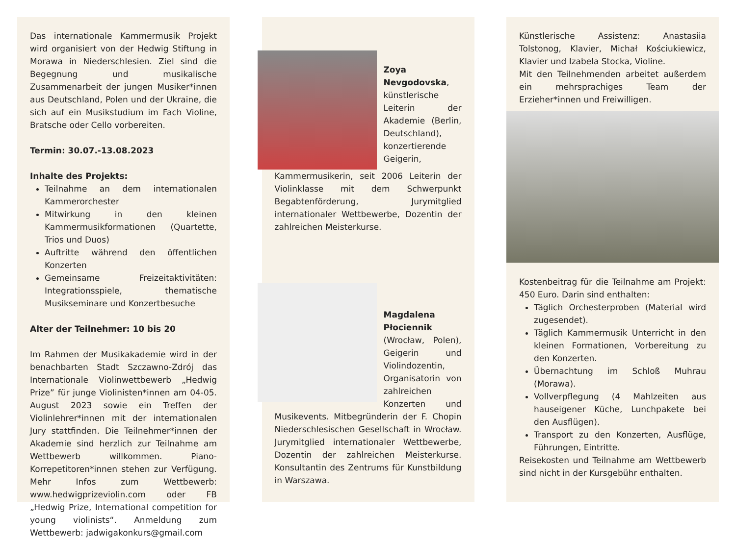Das internationale Kammermusik Projekt wird organisiert von der Hedwig Stiftung in Morawa in Niederschlesien. Ziel sind die Begegnung und musikalische Zusammenarbeit der jungen Musiker*innen aus Deutschland, Polen und der Ukraine, die sich auf ein Musikstudium im Fach Violine, Bratsche oder Cello vorbereiten.
Termin: 30.07.-13.08.2023
Inhalte des Projekts:
Teilnahme an dem internationalen Kammerorchester
Mitwirkung in den kleinen Kammermusikformationen (Quartette, Trios und Duos)
Auftritte während den öffentlichen Konzerten
Gemeinsame Freizeitaktivitäten: Integrationsspiele, thematische Musikseminare und Konzertbesuche
Alter der Teilnehmer: 10 bis 20
Im Rahmen der Musikakademie wird in der benachbarten Stadt Szczawno-Zdrój das Internationale Violinwettbewerb „Hedwig Prize” für junge Violinisten*innen am 04-05. August 2023 sowie ein Treffen der Violinlehrer*innen mit der internationalen Jury stattfinden. Die Teilnehmer*innen der Akademie sind herzlich zur Teilnahme am Wettbewerb willkommen. Piano-Korrepetitoren*innen stehen zur Verfügung. Mehr Infos zum Wettbewerb: www.hedwigprizeviolin.com oder FB „Hedwig Prize, International competition for young violinists“. Anmeldung zum Wettbewerb: jadwigakonkurs@gmail.com
Zoya Nevgodovska, künstlerische Leiterin der Akademie (Berlin, Deutschland), konzertierende Geigerin, Kammermusikerin, seit 2006 Leiterin der Violinklasse mit dem Schwerpunkt Begabtenförderung, Jurymitglied internationaler Wettbewerbe, Dozentin der zahlreichen Meisterkurse.
Magdalena Płociennik (Wrocław, Polen), Geigerin und Violindozentin, Organisatorin von zahlreichen Konzerten und Musikevents. Mitbegründerin der F. Chopin Niederschlesischen Gesellschaft in Wrocław. Jurymitglied internationaler Wettbewerbe, Dozentin der zahlreichen Meisterkurse. Konsultantin des Zentrums für Kunstbildung in Warszawa.
Künstlerische Assistenz: Anastasiia Tolstonog, Klavier, Michał Kościukiewicz, Klavier und Izabela Stocka, Violine.
Mit den Teilnehmenden arbeitet außerdem ein mehrsprachiges Team der Erzieher*innen und Freiwilligen.
Kostenbeitrag für die Teilnahme am Projekt: 450 Euro. Darin sind enthalten:
Täglich Orchesterproben (Material wird zugesendet).
Täglich Kammermusik Unterricht in den kleinen Formationen, Vorbereitung zu den Konzerten.
Übernachtung im Schloß Muhrau (Morawa).
Vollverpflegung (4 Mahlzeiten aus hauseigener Küche, Lunchpakete bei den Ausflügen).
Transport zu den Konzerten, Ausflüge, Führungen, Eintritte.
Reisekosten und Teilnahme am Wettbewerb sind nicht in der Kursgebühr enthalten.